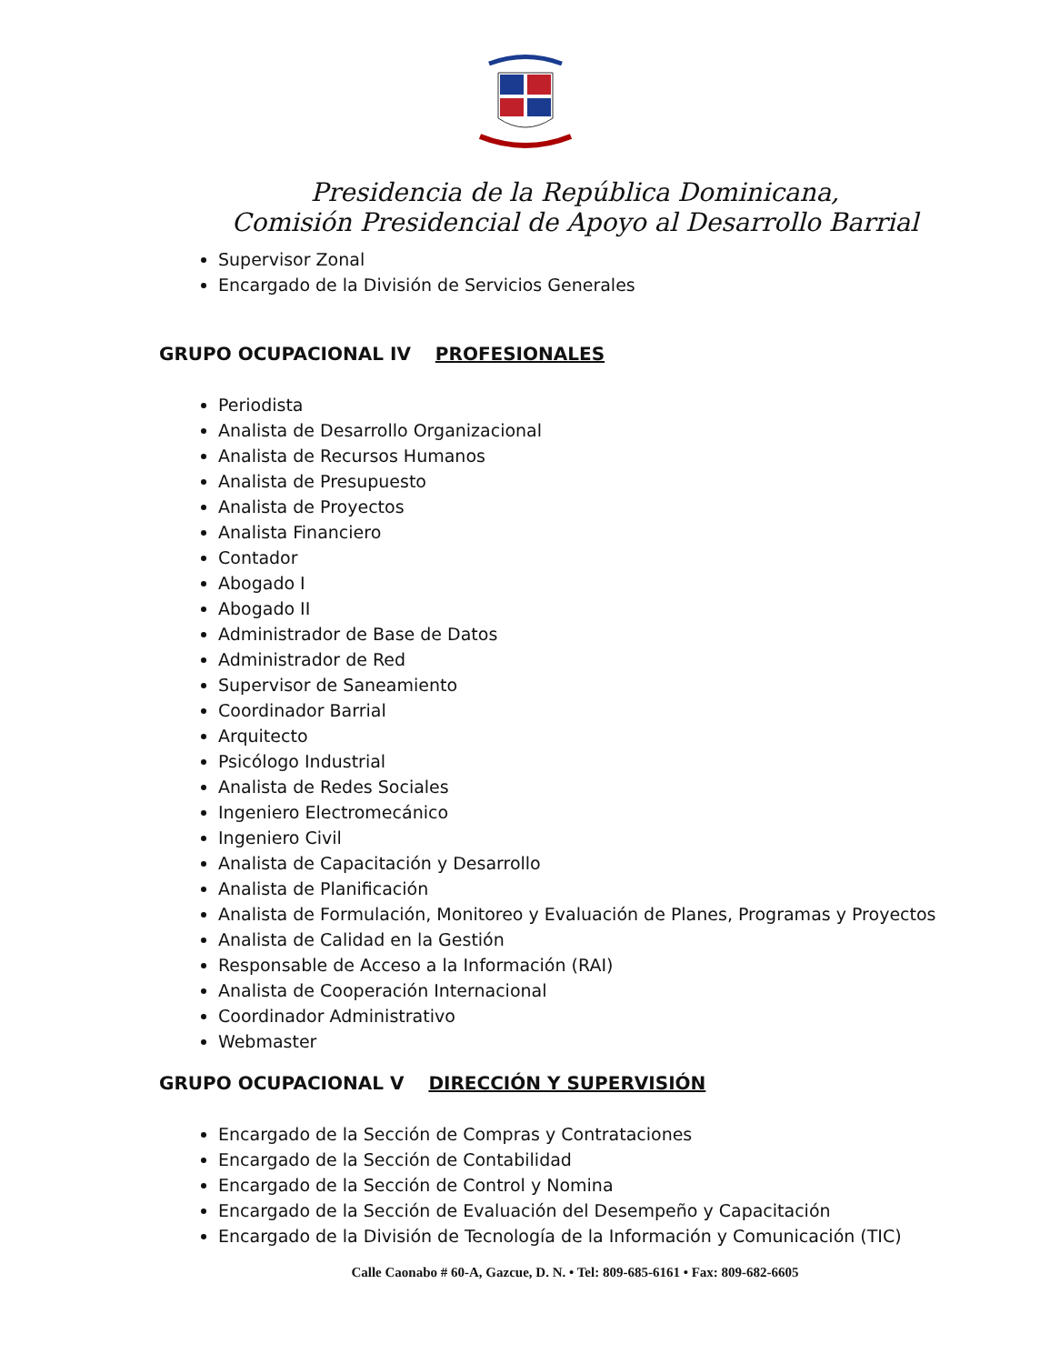Presidencia de la República Dominicana,
Comisión Presidencial de Apoyo al Desarrollo Barrial
Supervisor Zonal
Encargado de la División de Servicios Generales
GRUPO OCUPACIONAL IV PROFESIONALES
Periodista
Analista de Desarrollo Organizacional
Analista de Recursos Humanos
Analista de Presupuesto
Analista de Proyectos
Analista Financiero
Contador
Abogado I
Abogado II
Administrador de Base de Datos
Administrador de Red
Supervisor de Saneamiento
Coordinador Barrial
Arquitecto
Psicólogo Industrial
Analista de Redes Sociales
Ingeniero Electromecánico
Ingeniero Civil
Analista de Capacitación y Desarrollo
Analista de Planificación
Analista de Formulación, Monitoreo y Evaluación de Planes, Programas y Proyectos
Analista de Calidad en la Gestión
Responsable de Acceso a la Información (RAI)
Analista de Cooperación Internacional
Coordinador Administrativo
Webmaster
GRUPO OCUPACIONAL V DIRECCIÓN Y SUPERVISIÓN
Encargado de la Sección de Compras y Contrataciones
Encargado de la Sección de Contabilidad
Encargado de la Sección de Control y Nomina
Encargado de la Sección de Evaluación del Desempeño y Capacitación
Encargado de la División de Tecnología de la Información y Comunicación (TIC)
Calle Caonabo # 60-A, Gazcue, D. N. • Tel: 809-685-6161 • Fax: 809-682-6605